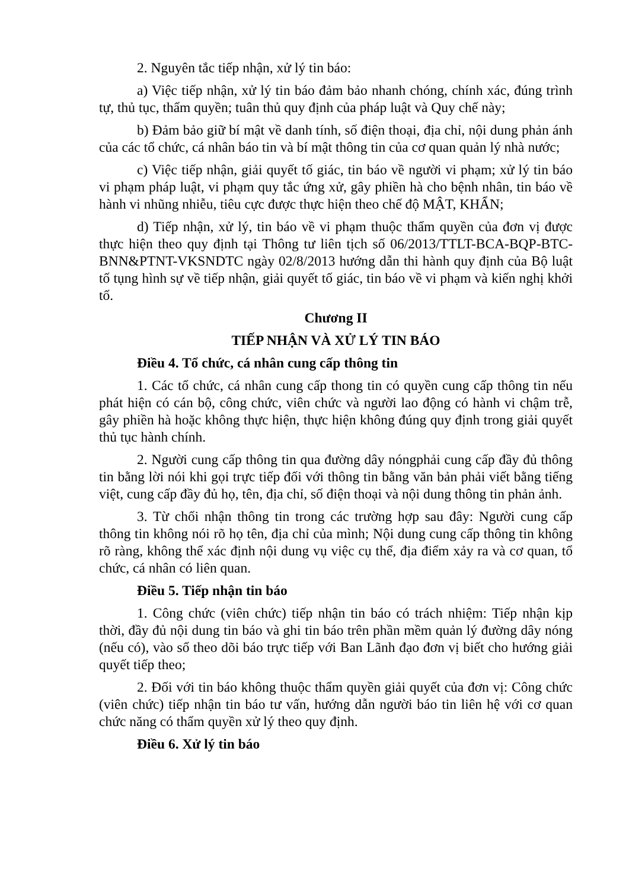2. Nguyên tắc tiếp nhận, xử lý tin báo:
a) Việc tiếp nhận, xử lý tin báo đảm bảo nhanh chóng, chính xác, đúng trình tự, thủ tục, thẩm quyền; tuân thủ quy định của pháp luật và Quy chế này;
b) Đảm bảo giữ bí mật về danh tính, số điện thoại, địa chỉ, nội dung phản ánh của các tổ chức, cá nhân báo tin và bí mật thông tin của cơ quan quản lý nhà nước;
c) Việc tiếp nhận, giải quyết tố giác, tin báo về người vi phạm; xử lý tin báo vi phạm pháp luật, vi phạm quy tắc ứng xử, gây phiền hà cho bệnh nhân, tin báo về hành vi nhũng nhiễu, tiêu cực được thực hiện theo chế độ MẬT, KHẨN;
d) Tiếp nhận, xử lý, tin báo về vi phạm thuộc thẩm quyền của đơn vị được thực hiện theo quy định tại Thông tư liên tịch số 06/2013/TTLT-BCA-BQP-BTC-BNN&PTNT-VKSNDTC ngày 02/8/2013 hướng dẫn thi hành quy định của Bộ luật tố tụng hình sự về tiếp nhận, giải quyết tố giác, tin báo về vi phạm và kiến nghị khởi tố.
Chương II
TIẾP NHẬN VÀ XỬ LÝ TIN BÁO
Điều 4. Tổ chức, cá nhân cung cấp thông tin
1. Các tổ chức, cá nhân cung cấp thong tin có quyền cung cấp thông tin nếu phát hiện có cán bộ, công chức, viên chức và người lao động có hành vi chậm trễ, gây phiền hà hoặc không thực hiện, thực hiện không đúng quy định trong giải quyết thủ tục hành chính.
2. Người cung cấp thông tin qua đường dây nóngphải cung cấp đầy đủ thông tin bằng lời nói khi gọi trực tiếp đối với thông tin bằng văn bản phải viết bằng tiếng việt, cung cấp đầy đủ họ, tên, địa chỉ, số điện thoại và nội dung thông tin phản ảnh.
3. Từ chối nhận thông tin trong các trường hợp sau đây: Người cung cấp thông tin không nói rõ họ tên, địa chỉ của mình; Nội dung cung cấp thông tin không rõ ràng, không thể xác định nội dung vụ việc cụ thể, địa điểm xảy ra và cơ quan, tổ chức, cá nhân có liên quan.
Điều 5. Tiếp nhận tin báo
1. Công chức (viên chức) tiếp nhận tin báo có trách nhiệm: Tiếp nhận kịp thời, đầy đủ nội dung tin báo và ghi tin báo trên phần mềm quản lý đường dây nóng (nếu có), vào sổ theo dõi báo trực tiếp với Ban Lãnh đạo đơn vị biết cho hướng giải quyết tiếp theo;
2. Đối với tin báo không thuộc thẩm quyền giải quyết của đơn vị: Công chức (viên chức) tiếp nhận tin báo tư vấn, hướng dẫn người báo tin liên hệ với cơ quan chức năng có thẩm quyền xử lý theo quy định.
Điều 6. Xử lý tin báo